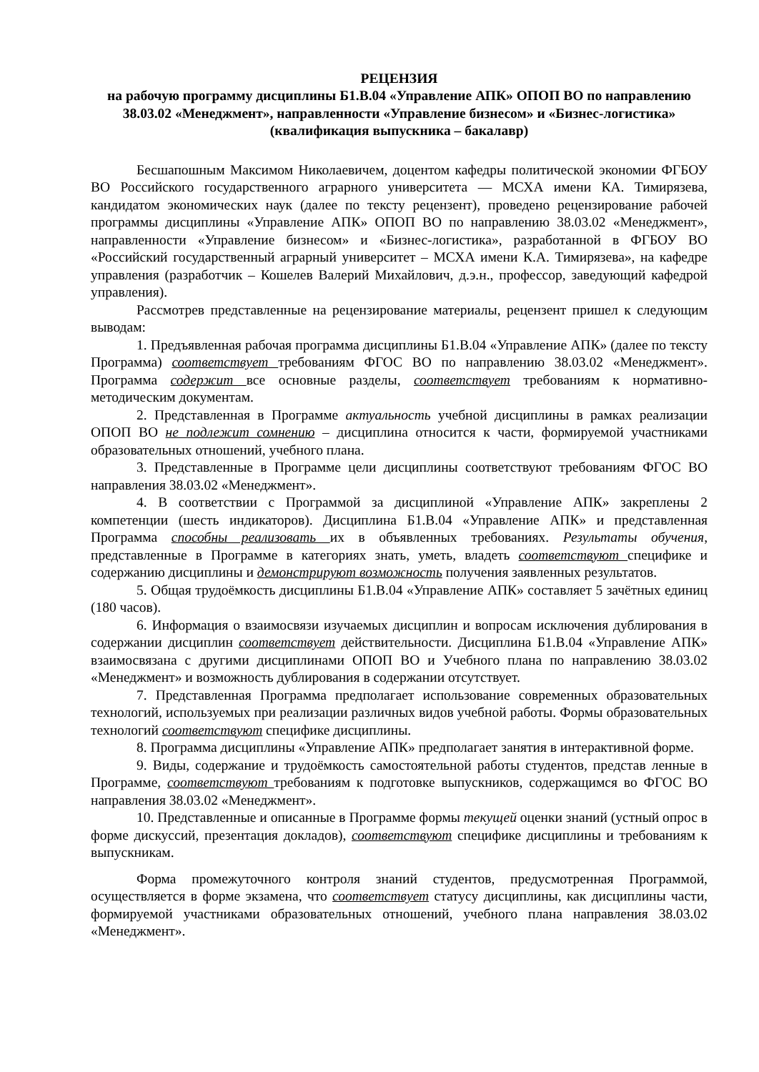РЕЦЕНЗИЯ
на рабочую программу дисциплины Б1.В.04 «Управление АПК» ОПОП ВО по направлению 38.03.02 «Менеджмент», направленности «Управление бизнесом» и «Бизнес-логистика» (квалификация выпускника – бакалавр)
Бесшапошным Максимом Николаевичем, доцентом кафедры политической экономии ФГБОУ ВО Российского государственного аграрного университета — МСХА имени КА. Тимирязева, кандидатом экономических наук (далее по тексту рецензент), проведено рецензирование рабочей программы дисциплины «Управление АПК» ОПОП ВО по направлению 38.03.02 «Менеджмент», направленности «Управление бизнесом» и «Бизнес-логистика», разработанной в ФГБОУ ВО «Российский государственный аграрный университет – МСХА имени К.А. Тимирязева», на кафедре управления (разработчик – Кошелев Валерий Михайлович, д.э.н., профессор, заведующий кафедрой управления).
Рассмотрев представленные на рецензирование материалы, рецензент пришел к следующим выводам:
1. Предъявленная рабочая программа дисциплины Б1.В.04 «Управление АПК» (далее по тексту Программа) соответствует требованиям ФГОС ВО по направлению 38.03.02 «Менеджмент». Программа содержит все основные разделы, соответствует требованиям к нормативно-методическим документам.
2. Представленная в Программе актуальность учебной дисциплины в рамках реализации ОПОП ВО не подлежит сомнению – дисциплина относится к части, формируемой участниками образовательных отношений, учебного плана.
3. Представленные в Программе цели дисциплины соответствуют требованиям ФГОС ВО направления 38.03.02 «Менеджмент».
4. В соответствии с Программой за дисциплиной «Управление АПК» закреплены 2 компетенции (шесть индикаторов). Дисциплина Б1.В.04 «Управление АПК» и представленная Программа способны реализовать их в объявленных требованиях. Результаты обучения, представленные в Программе в категориях знать, уметь, владеть соответствуют специфике и содержанию дисциплины и демонстрируют возможность получения заявленных результатов.
5. Общая трудоёмкость дисциплины Б1.В.04 «Управление АПК» составляет 5 зачётных единиц (180 часов).
6. Информация о взаимосвязи изучаемых дисциплин и вопросам исключения дублирования в содержании дисциплин соответствует действительности. Дисциплина Б1.В.04 «Управление АПК» взаимосвязана с другими дисциплинами ОПОП ВО и Учебного плана по направлению 38.03.02 «Менеджмент» и возможность дублирования в содержании отсутствует.
7. Представленная Программа предполагает использование современных образовательных технологий, используемых при реализации различных видов учебной работы. Формы образовательных технологий соответствуют специфике дисциплины.
8. Программа дисциплины «Управление АПК» предполагает занятия в интерактивной форме.
9. Виды, содержание и трудоёмкость самостоятельной работы студентов, представ ленные в Программе, соответствуют требованиям к подготовке выпускников, содержащимся во ФГОС ВО направления 38.03.02 «Менеджмент».
10. Представленные и описанные в Программе формы текущей оценки знаний (устный опрос в форме дискуссий, презентация докладов), соответствуют специфике дисциплины и требованиям к выпускникам.
Форма промежуточного контроля знаний студентов, предусмотренная Программой, осуществляется в форме экзамена, что соответствует статусу дисциплины, как дисциплины части, формируемой участниками образовательных отношений, учебного плана направления 38.03.02 «Менеджмент».